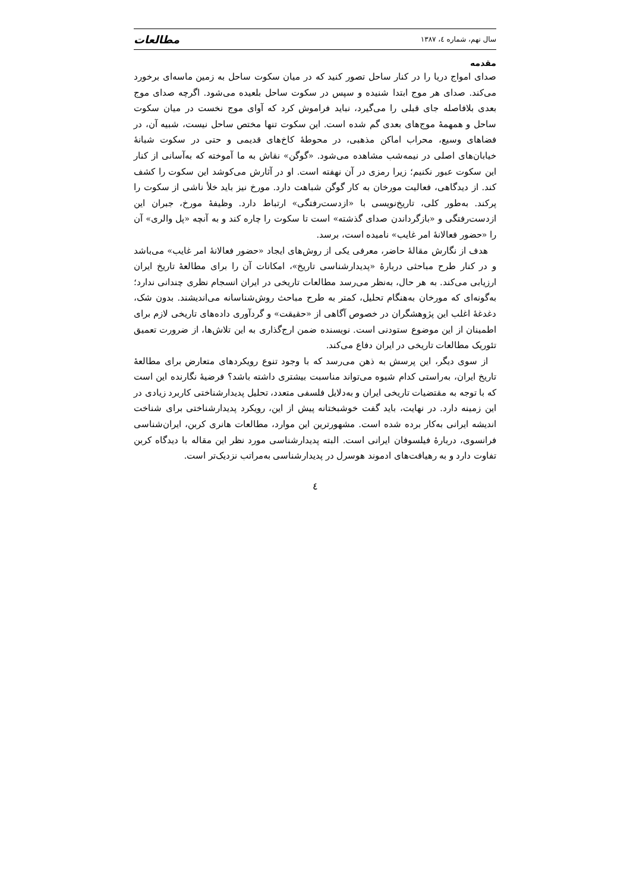سال نهم، شماره ٤، ١٣٨٧ مطالعات
مقدمه
صدای امواج دریا را در کنار ساحل تصور کنید که در میان سکوت ساحل به زمین ماسه‌ای برخورد می‌کند. صدای هر موج ابتدا شنیده و سپس در سکوت ساحل بلعیده می‌شود. اگرچه صدای موج بعدی بلافاصله جای قبلی را می‌گیرد، نباید فراموش کرد که آوای موج نخست در میان سکوت ساحل و همهمهٔ موج‌های بعدی گم شده است. این سکوت تنها مختص ساحل نیست، شبیه آن، در فضاهای وسیع، محراب اماکن مذهبی، در محوطهٔ کاخ‌های قدیمی و حتی در سکوت شبانهٔ خیابان‌های اصلی در نیمه‌شب مشاهده می‌شود. «گوگن» نقاش به ما آموخته که به‌آسانی از کنار این سکوت عبور نکنیم؛ زیرا رمزی در آن نهفته است. او در آثارش می‌کوشد این سکوت را کشف کند. از دیدگاهی، فعالیت مورخان به کار گوگن شباهت دارد. مورخ نیز باید خلأ ناشی از سکوت را پرکند. به‌طور کلی، تاریخ‌نویسی با «ازدست‌رفتگی» ارتباط دارد. وظیفهٔ مورخ، جبران این ازدست‌رفتگی و «بازگرداندن صدای گذشته» است تا سکوت را چاره کند و به آنچه «پل والری» آن را «حضور فعالانهٔ امر غایب» نامیده است، برسد.
هدف از نگارش مقالهٔ حاضر، معرفی یکی از روش‌های ایجاد «حضور فعالانهٔ امر غایب» می‌باشد و در کنار طرح مباحثی دربارهٔ «پدیدارشناسی تاریخ»، امکانات آن را برای مطالعهٔ تاریخ ایران ارزیابی می‌کند. به هر حال، به‌نظر می‌رسد مطالعات تاریخی در ایران انسجام نظری چندانی ندارد؛ به‌گونه‌ای که مورخان به‌هنگام تحلیل، کمتر به طرح مباحث روش‌شناسانه می‌اندیشند. بدون شک، دغدغهٔ اغلب این پژوهشگران در خصوص آگاهی از «حقیقت» و گردآوری داده‌های تاریخی لازم برای اطمینان از این موضوع ستودنی است. نویسنده ضمن ارج‌گذاری به این تلاش‌ها، از ضرورت تعمیق تئوریک مطالعات تاریخی در ایران دفاع می‌کند.
از سوی دیگر، این پرسش به ذهن می‌رسد که با وجود تنوع رویکردهای متعارض برای مطالعهٔ تاریخ ایران، به‌راستی کدام شیوه می‌تواند مناسبت بیشتری داشته باشد؟ فرضیهٔ نگارنده این است که با توجه به مقتضیات تاریخی ایران و به‌دلایل فلسفی متعدد، تحلیل پدیدارشناختی کاربرد زیادی در این زمینه دارد. در نهایت، باید گفت خوشبختانه پیش از این، رویکرد پدیدارشناختی برای شناخت اندیشه ایرانی به‌کار برده شده است. مشهورترین این موارد، مطالعات هانری کربن، ایران‌شناسی فرانسوی، دربارهٔ فیلسوفان ایرانی است. البته پدیدارشناسی مورد نظر این مقاله با دیدگاه کربن تفاوت دارد و به رهیافت‌های ادموند هوسرل در پدیدارشناسی به‌مراتب نزدیک‌تر است.
٤